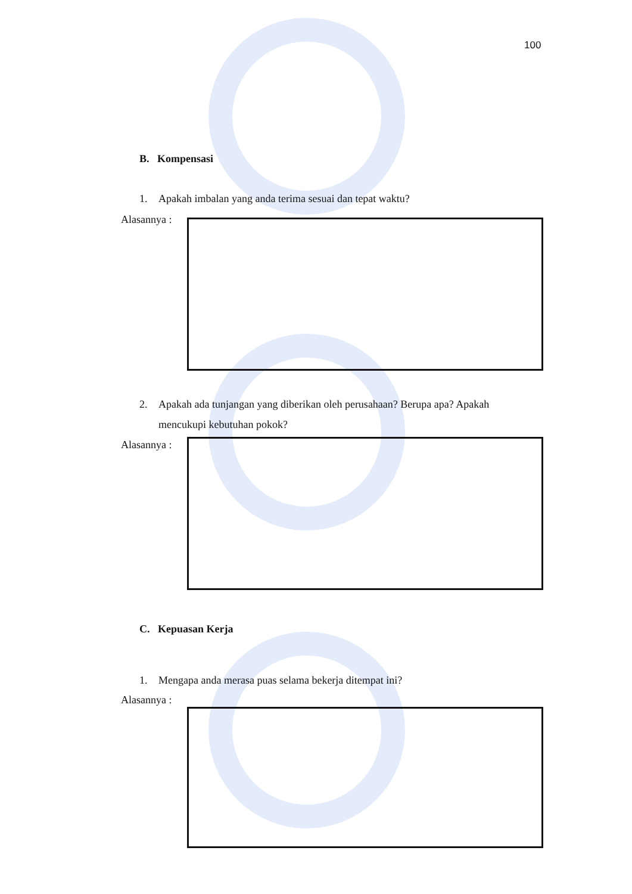100
B. Kompensasi
1. Apakah imbalan yang anda terima sesuai dan tepat waktu?
Alasannya :
2. Apakah ada tunjangan yang diberikan oleh perusahaan? Berupa apa? Apakah
mencukupi kebutuhan pokok?
Alasannya :
C. Kepuasan Kerja
1. Mengapa anda merasa puas selama bekerja ditempat ini?
Alasannya :